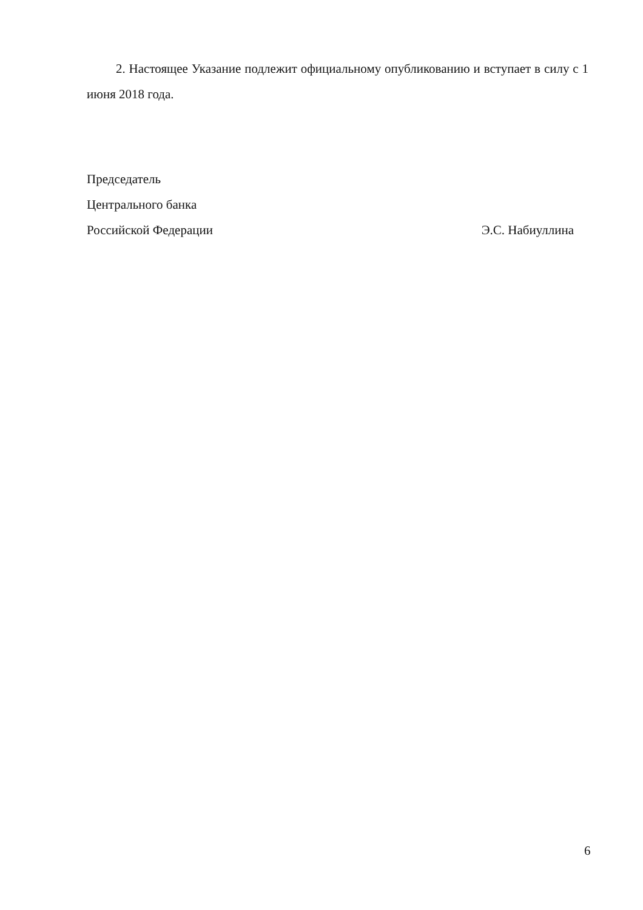2. Настоящее Указание подлежит официальному опубликованию и вступает в силу с 1 июня 2018 года.
Председатель
Центрального банка
Российской Федерации Э.С. Набиуллина
6